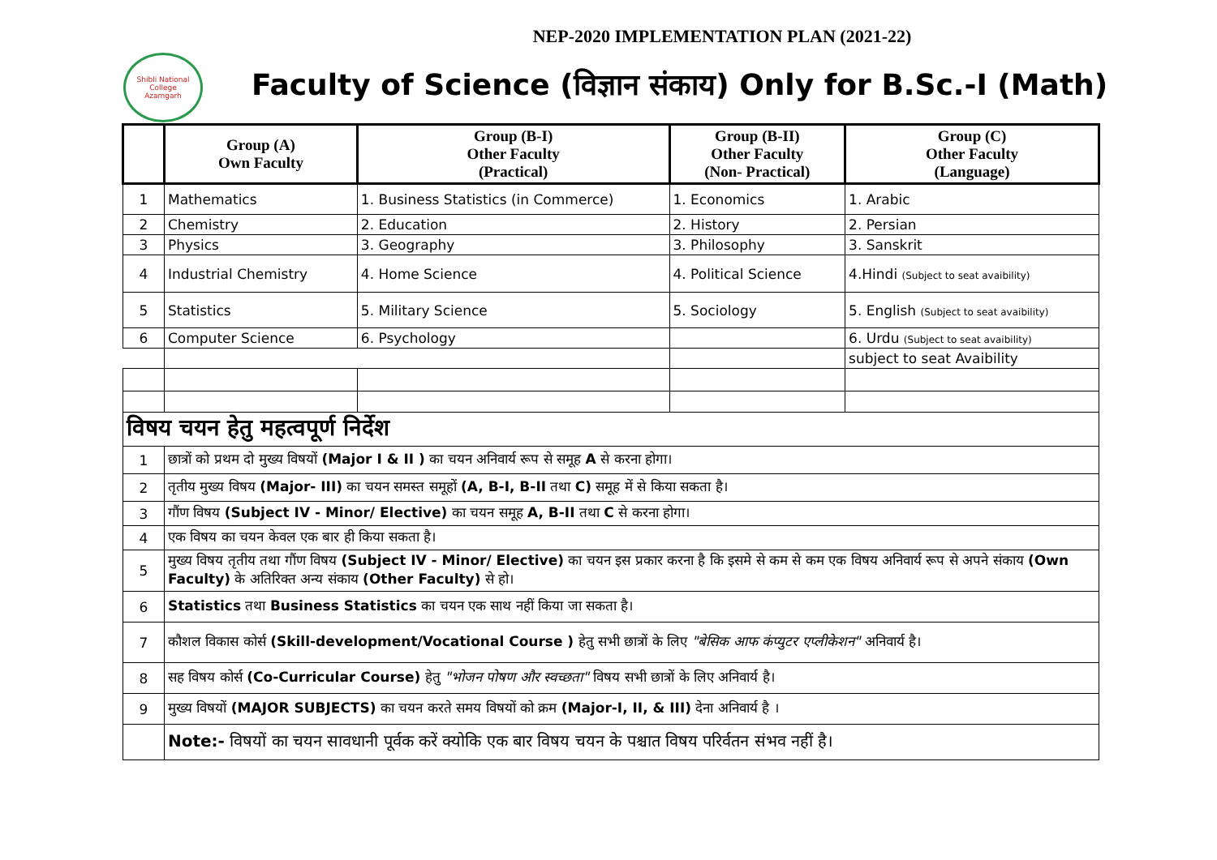NEP-2020 IMPLEMENTATION PLAN (2021-22)
Shibli National College
Azamgarh
Faculty of Science (विज्ञान संकाय) Only for B.Sc.-I (Math)
| | Group (A) Own Faculty | Group (B-I) Other Faculty (Practical) | Group (B-II) Other Faculty (Non- Practical) | Group (C) Other Faculty (Language) |
| --- | --- | --- | --- | --- |
| 1 | Mathematics | 1. Business Statistics (in Commerce) | 1. Economics | 1. Arabic |
| 2 | Chemistry | 2. Education | 2. History | 2. Persian |
| 3 | Physics | 3. Geography | 3. Philosophy | 3. Sanskrit |
| 4 | Industrial Chemistry | 4. Home Science | 4. Political Science | 4.Hindi (Subject to seat avaibility) |
| 5 | Statistics | 5. Military Science | 5. Sociology | 5. English (Subject to seat avaibility) |
| 6 | Computer Science | 6. Psychology | | 6. Urdu (Subject to seat avaibility) |
| | | | | subject to seat Avaibility |
| विषय चयन हेतु महत्वपूर्ण निर्देश | | | | |
| 1 | छात्रों को प्रथम दो मुख्य विषयों (Major I & II ) का चयन अनिवार्य रूप से समूह A से करना होगा। | | | |
| 2 | तृतीय मुख्य विषय (Major- III) का चयन समस्त समूहों (A, B-I, B-II तथा C) समूह में से किया सकता है। | | | |
| 3 | गौंण विषय (Subject IV - Minor/ Elective) का चयन समूह A, B-II तथा C से करना होगा। | | | |
| 4 | एक विषय का चयन केवल एक बार ही किया सकता है। | | | |
| 5 | मुख्य विषय तृतीय तथा गौंण विषय (Subject IV - Minor/ Elective) का चयन इस प्रकार करना है कि इसमे से कम से कम एक विषय अनिवार्य रूप से अपने संकाय (Own Faculty) के अतिरिक्त अन्य संकाय (Other Faculty) से हो। | | | |
| 6 | Statistics तथा Business Statistics का चयन एक साथ नहीं किया जा सकता है। | | | |
| 7 | कौशल विकास कोर्स (Skill-development/Vocational Course ) हेतु सभी छात्रों के लिए "बेसिक आफ कंप्युटर एप्लीकेशन" अनिवार्य है। | | | |
| 8 | सह विषय कोर्स (Co-Curricular Course) हेतु "भोजन पोषण और स्वच्छता" विषय सभी छात्रों के लिए अनिवार्य है। | | | |
| 9 | मुख्य विषयों (MAJOR SUBJECTS) का चयन करते समय विषयों को क्रम (Major-I, II, & III) देना अनिवार्य है । | | | |
| | Note:- विषयों का चयन सावधानी पूर्वक करें क्योकि एक बार विषय चयन के पश्चात विषय परिर्वतन संभव नहीं है। | | | |